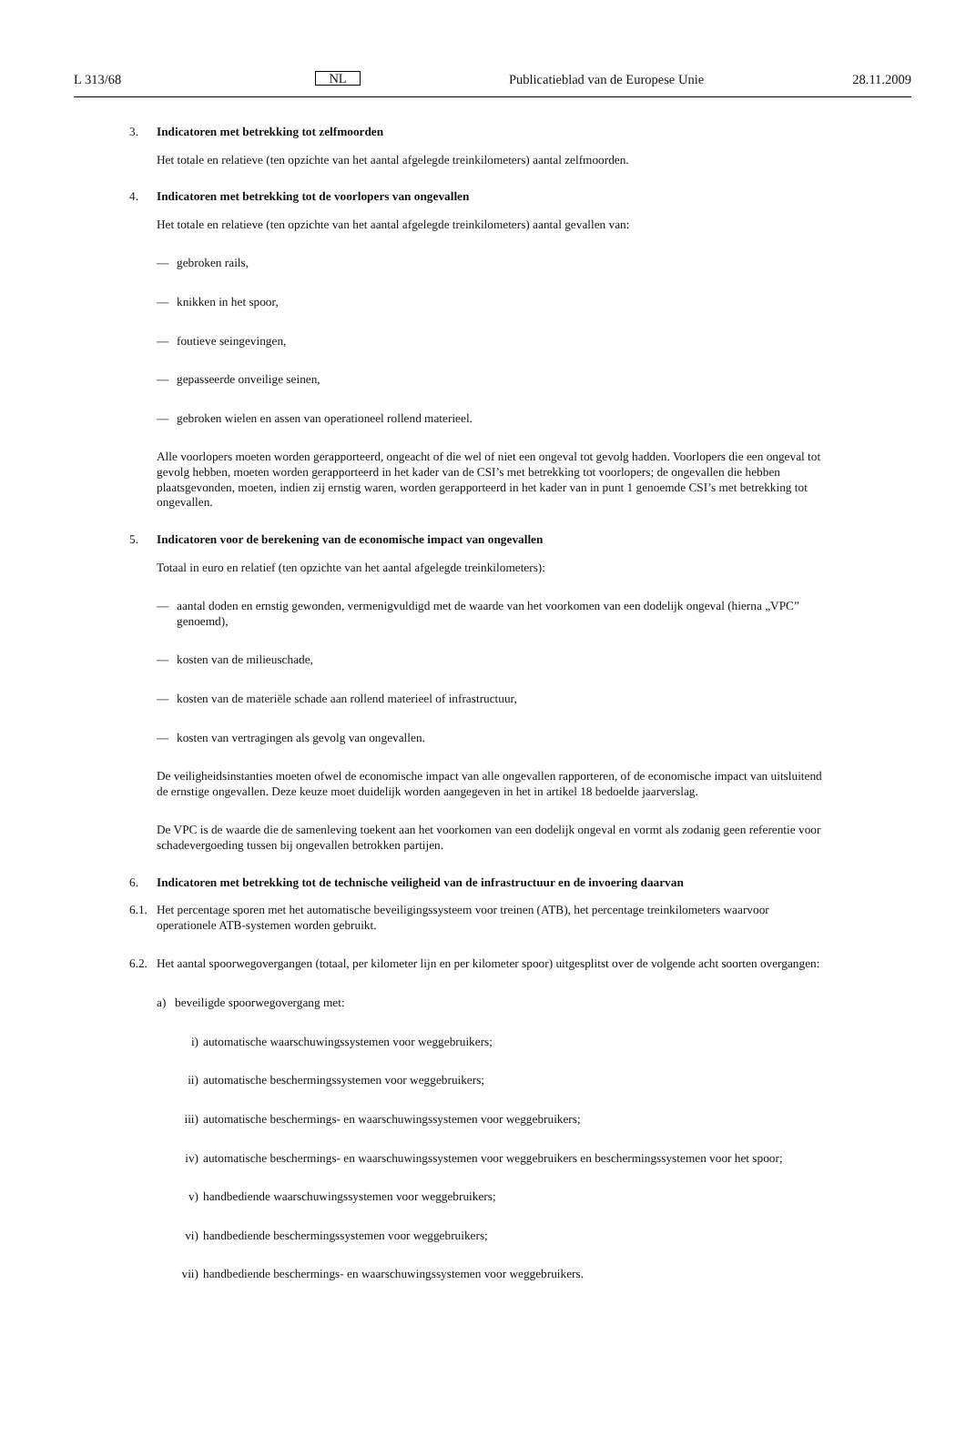L 313/68 NL Publicatieblad van de Europese Unie 28.11.2009
3. Indicatoren met betrekking tot zelfmoorden
Het totale en relatieve (ten opzichte van het aantal afgelegde treinkilometers) aantal zelfmoorden.
4. Indicatoren met betrekking tot de voorlopers van ongevallen
Het totale en relatieve (ten opzichte van het aantal afgelegde treinkilometers) aantal gevallen van:
— gebroken rails,
— knikken in het spoor,
— foutieve seingevingen,
— gepasseerde onveilige seinen,
— gebroken wielen en assen van operationeel rollend materieel.
Alle voorlopers moeten worden gerapporteerd, ongeacht of die wel of niet een ongeval tot gevolg hadden. Voorlopers die een ongeval tot gevolg hebben, moeten worden gerapporteerd in het kader van de CSI’s met betrekking tot voorlopers; de ongevallen die hebben plaatsgevonden, moeten, indien zij ernstig waren, worden gerapporteerd in het kader van in punt 1 genoemde CSI’s met betrekking tot ongevallen.
5. Indicatoren voor de berekening van de economische impact van ongevallen
Totaal in euro en relatief (ten opzichte van het aantal afgelegde treinkilometers):
— aantal doden en ernstig gewonden, vermenigvuldigd met de waarde van het voorkomen van een dodelijk ongeval (hierna „VPC” genoemd),
— kosten van de milieuschade,
— kosten van de materiële schade aan rollend materieel of infrastructuur,
— kosten van vertragingen als gevolg van ongevallen.
De veiligheidsinstanties moeten ofwel de economische impact van alle ongevallen rapporteren, of de economische impact van uitsluitend de ernstige ongevallen. Deze keuze moet duidelijk worden aangegeven in het in artikel 18 bedoelde jaarverslag.
De VPC is de waarde die de samenleving toekent aan het voorkomen van een dodelijk ongeval en vormt als zodanig geen referentie voor schadevergoeding tussen bij ongevallen betrokken partijen.
6. Indicatoren met betrekking tot de technische veiligheid van de infrastructuur en de invoering daarvan
6.1. Het percentage sporen met het automatische beveiligingssysteem voor treinen (ATB), het percentage treinkilometers waarvoor operationele ATB-systemen worden gebruikt.
6.2. Het aantal spoorwegovergangen (totaal, per kilometer lijn en per kilometer spoor) uitgesplitst over de volgende acht soorten overgangen:
a) beveiligde spoorwegovergang met:
i) automatische waarschuwingssystemen voor weggebruikers;
ii) automatische beschermingssystemen voor weggebruikers;
iii) automatische beschermings- en waarschuwingssystemen voor weggebruikers;
iv) automatische beschermings- en waarschuwingssystemen voor weggebruikers en beschermingssystemen voor het spoor;
v) handbediende waarschuwingssystemen voor weggebruikers;
vi) handbediende beschermingssystemen voor weggebruikers;
vii) handbediende beschermings- en waarschuwingssystemen voor weggebruikers.